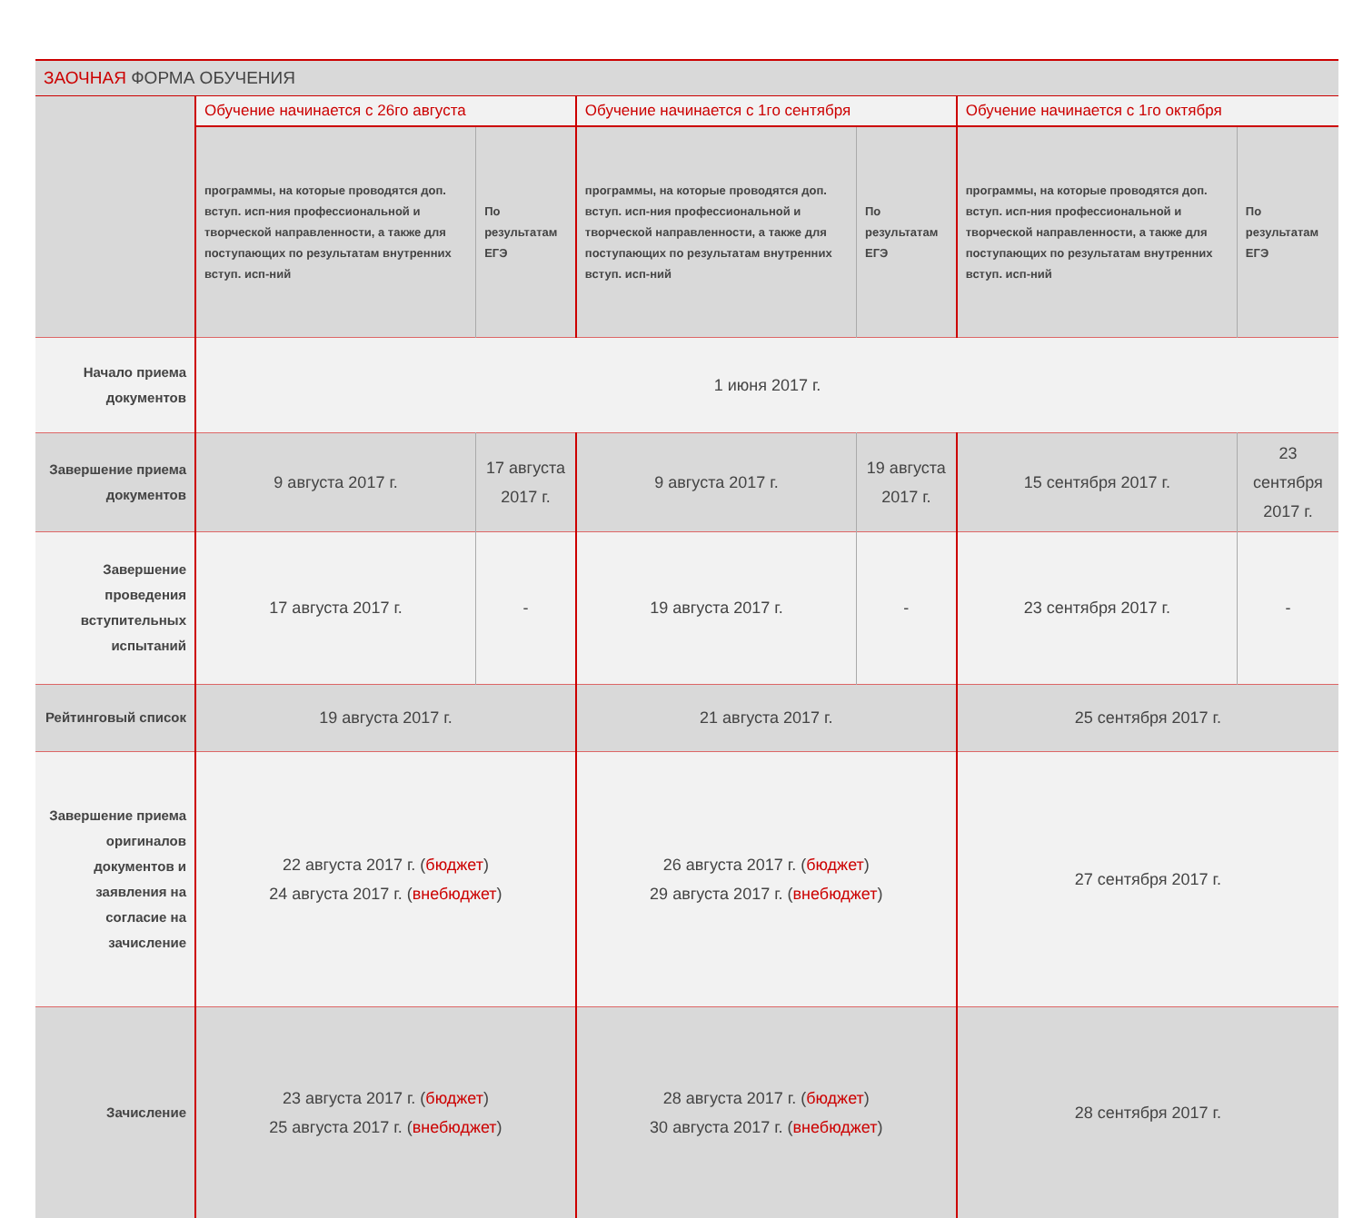| ЗАОЧНАЯ ФОРМА ОБУЧЕНИЯ | | | | | | |
| --- | --- | --- | --- | --- | --- | --- |
| | Обучение начинается с 26го августа | | Обучение начинается с 1го сентября | | Обучение начинается с 1го октября | |
| | программы, на которые проводятся доп. вступ. исп-ния профессиональной и творческой направленности, а также для поступающих по результатам внутренних вступ. исп-ний | По результатам ЕГЭ | программы, на которые проводятся доп. вступ. исп-ния профессиональной и творческой направленности, а также для поступающих по результатам внутренних вступ. исп-ний | По результатам ЕГЭ | программы, на которые проводятся доп. вступ. исп-ния профессиональной и творческой направленности, а также для поступающих по результатам внутренних вступ. исп-ний | По результатам ЕГЭ |
| Начало приема документов | 1 июня 2017 г. | | | | | |
| Завершение приема документов | 9 августа 2017 г. | 17 августа 2017 г. | 9 августа 2017 г. | 19 августа 2017 г. | 15 сентября 2017 г. | 23 сентября 2017 г. |
| Завершение проведения вступительных испытаний | 17 августа 2017 г. | - | 19 августа 2017 г. | - | 23 сентября 2017 г. | - |
| Рейтинговый список | 19 августа 2017 г. | | 21 августа 2017 г. | | 25 сентября 2017 г. | |
| Завершение приема оригиналов документов и заявления на согласие на зачисление | 22 августа 2017 г. ( бюджет ) 24 августа 2017 г. ( внебюджет ) | | 26 августа 2017 г. ( бюджет ) 29 августа 2017 г. ( внебюджет ) | | 27 сентября 2017 г. | |
| Зачисление | 23 августа 2017 г. ( бюджет ) 25 августа 2017 г. ( внебюджет ) | | 28 августа 2017 г. ( бюджет ) 30 августа 2017 г. ( внебюджет ) | | 28 сентября 2017 г. | |